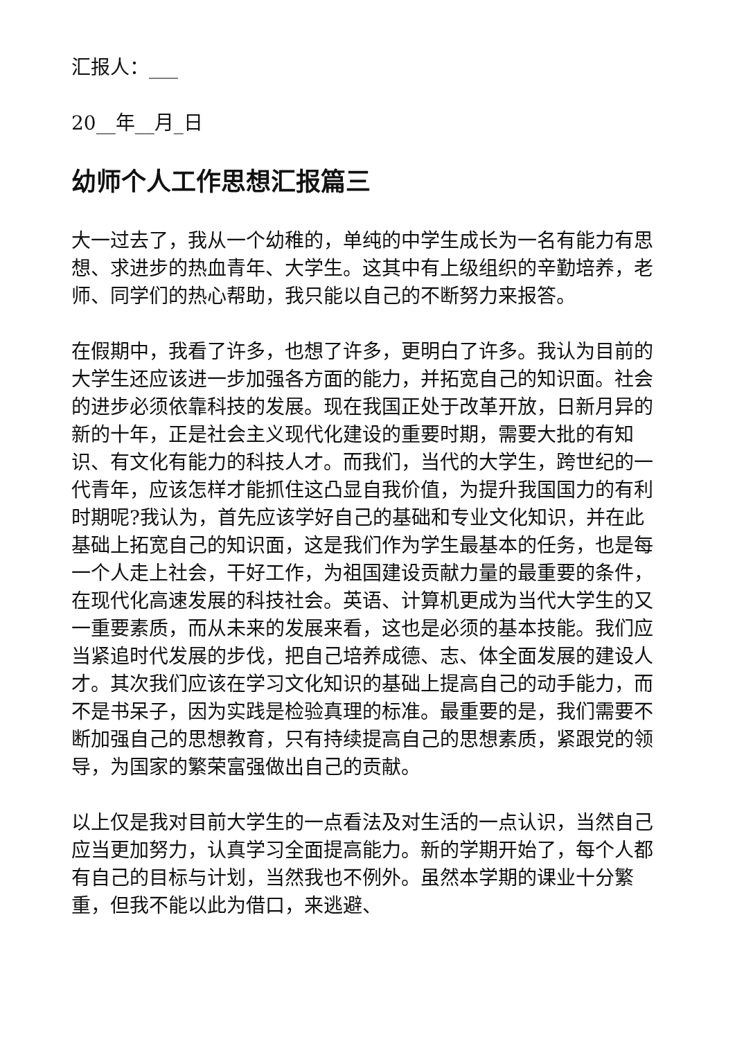汇报人：___
20__年__月_日
幼师个人工作思想汇报篇三
大一过去了，我从一个幼稚的，单纯的中学生成长为一名有能力有思想、求进步的热血青年、大学生。这其中有上级组织的辛勤培养，老师、同学们的热心帮助，我只能以自己的不断努力来报答。
在假期中，我看了许多，也想了许多，更明白了许多。我认为目前的大学生还应该进一步加强各方面的能力，并拓宽自己的知识面。社会的进步必须依靠科技的发展。现在我国正处于改革开放，日新月异的新的十年，正是社会主义现代化建设的重要时期，需要大批的有知识、有文化有能力的科技人才。而我们，当代的大学生，跨世纪的一代青年，应该怎样才能抓住这凸显自我价值，为提升我国国力的有利时期呢?我认为，首先应该学好自己的基础和专业文化知识，并在此基础上拓宽自己的知识面，这是我们作为学生最基本的任务，也是每一个人走上社会，干好工作，为祖国建设贡献力量的最重要的条件，在现代化高速发展的科技社会。英语、计算机更成为当代大学生的又一重要素质，而从未来的发展来看，这也是必须的基本技能。我们应当紧追时代发展的步伐，把自己培养成德、志、体全面发展的建设人才。其次我们应该在学习文化知识的基础上提高自己的动手能力，而不是书呆子，因为实践是检验真理的标准。最重要的是，我们需要不断加强自己的思想教育，只有持续提高自己的思想素质，紧跟党的领导，为国家的繁荣富强做出自己的贡献。
以上仅是我对目前大学生的一点看法及对生活的一点认识，当然自己应当更加努力，认真学习全面提高能力。新的学期开始了，每个人都有自己的目标与计划，当然我也不例外。虽然本学期的课业十分繁重，但我不能以此为借口，来逃避、